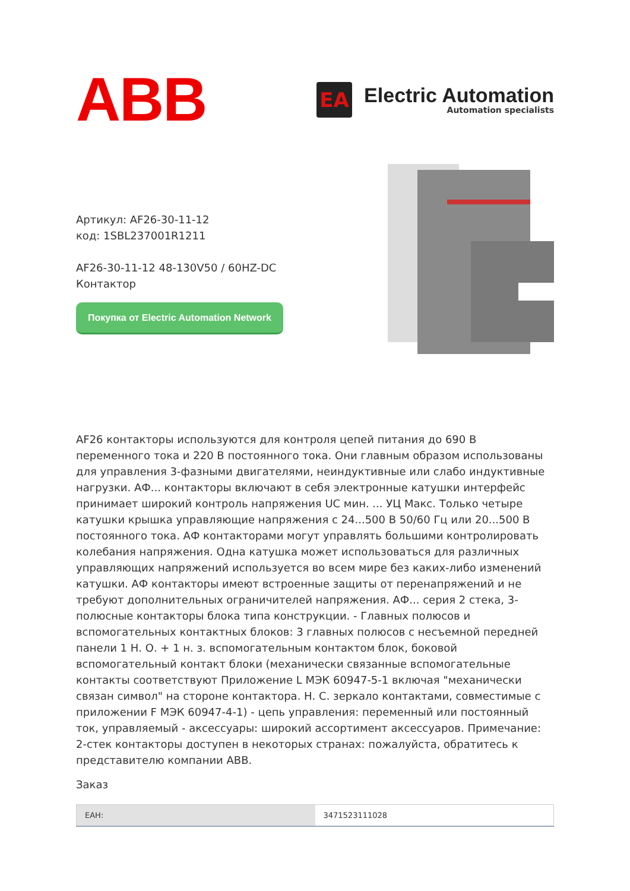ABB
EA
Electric Automation
Automation specialists
Артикул: AF26-30-11-12
код: 1SBL237001R1211
AF26-30-11-12 48-130V50 / 60HZ-DC
Контактор
Покупка от Electric Automation Network
AF26 контакторы используются для контроля цепей питания до 690 В переменного тока и 220 В постоянного тока. Они главным образом использованы для управления 3-фазными двигателями, неиндуктивные или слабо индуктивные нагрузки. АФ... контакторы включают в себя электронные катушки интерфейс принимает широкий контроль напряжения UC мин. ... УЦ Макс. Только четыре катушки крышка управляющие напряжения с 24...500 В 50/60 Гц или 20...500 В постоянного тока. АФ контакторами могут управлять большими контролировать колебания напряжения. Одна катушка может использоваться для различных управляющих напряжений используется во всем мире без каких-либо изменений катушки. АФ контакторы имеют встроенные защиты от перенапряжений и не требуют дополнительных ограничителей напряжения. АФ... серия 2 стека, 3-полюсные контакторы блока типа конструкции. - Главных полюсов и вспомогательных контактных блоков: 3 главных полюсов с несъемной передней панели 1 Н. О. + 1 н. з. вспомогательным контактом блок, боковой вспомогательный контакт блоки (механически связанные вспомогательные контакты соответствуют Приложение L МЭК 60947-5-1 включая "механически связан символ" на стороне контактора. Н. С. зеркало контактами, совместимые с приложении F МЭК 60947-4-1) - цепь управления: переменный или постоянный ток, управляемый - аксессуары: широкий ассортимент аксессуаров. Примечание: 2-стек контакторы доступен в некоторых странах: пожалуйста, обратитесь к представителю компании ABB.
Заказ
| ЕАН: | 3471523111028 |